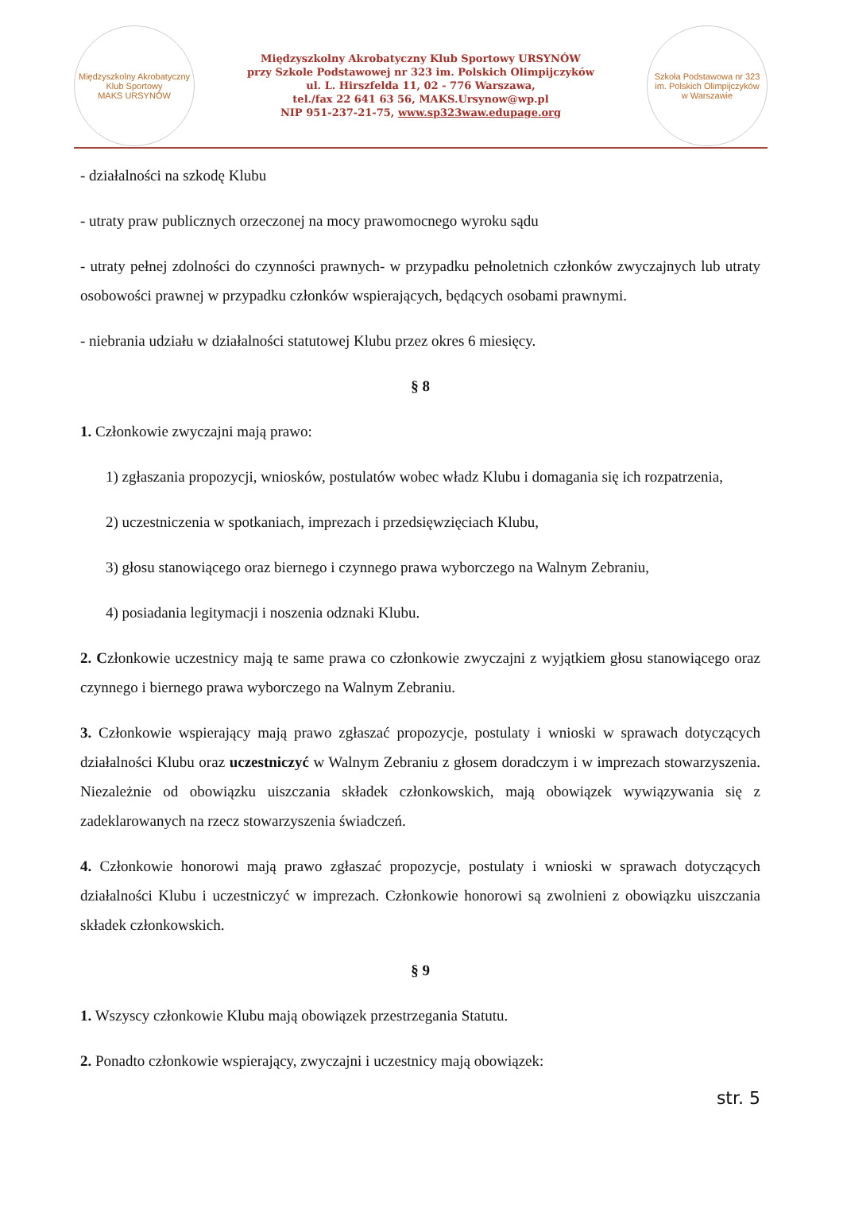Międzyszkolny Akrobatyczny Klub Sportowy
MAKS URSYNÓW
Międzyszkolny Akrobatyczny Klub Sportowy URSYNÓW
przy Szkole Podstawowej nr 323 im. Polskich Olimpijczyków
ul. L. Hirszfelda 11, 02 - 776 Warszawa,
tel./fax 22 641 63 56, MAKS.Ursynow@wp.pl
NIP 951-237-21-75, www.sp323waw.edupage.org
Szkoła Podstawowa nr 323 im. Polskich Olimpijczyków
w Warszawie
- działalności na szkodę Klubu
- utraty praw publicznych orzeczonej na mocy prawomocnego wyroku sądu
- utraty pełnej zdolności do czynności prawnych- w przypadku pełnoletnich członków zwyczajnych lub utraty osobowości prawnej w przypadku członków wspierających, będących osobami prawnymi.
- niebrania udziału w działalności statutowej Klubu przez okres 6 miesięcy.
§ 8
1. Członkowie zwyczajni mają prawo:
1) zgłaszania propozycji, wniosków, postulatów wobec władz Klubu i domagania się ich rozpatrzenia,
2) uczestniczenia w spotkaniach, imprezach i przedsięwzięciach Klubu,
3) głosu stanowiącego oraz biernego i czynnego prawa wyborczego na Walnym Zebraniu,
4) posiadania legitymacji i noszenia odznaki Klubu.
2. Członkowie uczestnicy mają te same prawa co członkowie zwyczajni z wyjątkiem głosu stanowiącego oraz czynnego i biernego prawa wyborczego na Walnym Zebraniu.
3. Członkowie wspierający mają prawo zgłaszać propozycje, postulaty i wnioski w sprawach dotyczących działalności Klubu oraz uczestniczyć w Walnym Zebraniu z głosem doradczym i w imprezach stowarzyszenia. Niezależnie od obowiązku uiszczania składek członkowskich, mają obowiązek wywiązywania się z zadeklarowanych na rzecz stowarzyszenia świadczeń.
4. Członkowie honorowi mają prawo zgłaszać propozycje, postulaty i wnioski w sprawach dotyczących działalności Klubu i uczestniczyć w imprezach. Członkowie honorowi są zwolnieni z obowiązku uiszczania składek członkowskich.
§ 9
1. Wszyscy członkowie Klubu mają obowiązek przestrzegania Statutu.
2. Ponadto członkowie wspierający, zwyczajni i uczestnicy mają obowiązek:
str. 5